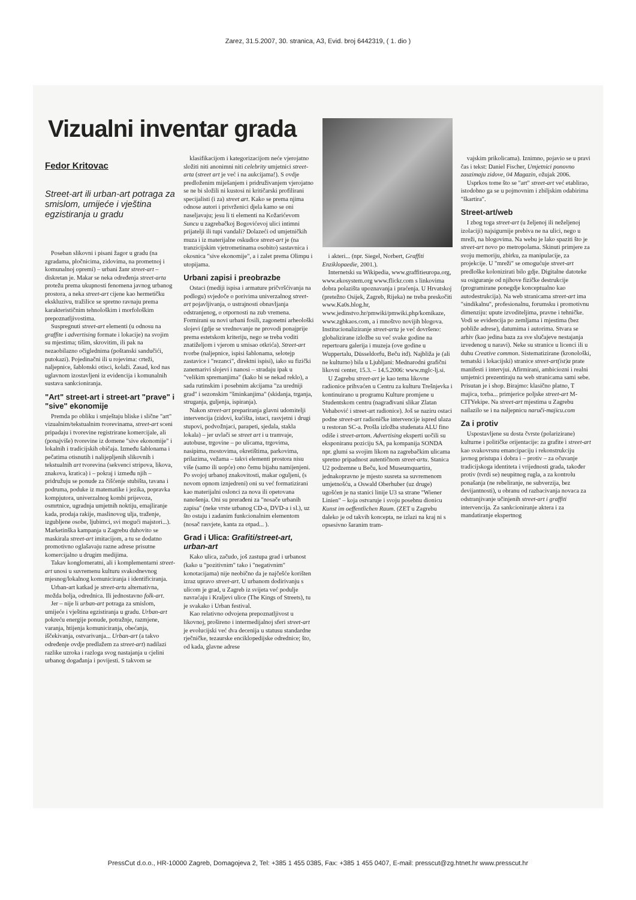Zarez, 31.5.2007, 30. stranica, A3, Evid. broj 6442319, ( 1. dio )
Vizualni inventar grada
Fedor Kritovac
Street-art ili urban-art potraga za smislom, umijeće i vještina egzistiranja u gradu
Poseban slikovni i pisani žagor u gradu (na zgradama, pločnicima, zidovima, na prometnoj i komunalnoj opremi) – urbani žanr street-art – diskretan je. Makar se neka određenja street-arta protežu prema ukupnosti fenomena javnog urbanog prostora, a neka street-art cijene kao hermetičku ekskluzivu, tražilice se spretno ravnaju prema karakterističnim tehnološkim i morfološkim prepoznatljivostima.
Suspregnuti street-art elementi (u odnosu na graffite i advertising formate i lokacije) na svojim su mjestima; tišim, skrovitim, ili pak na nezaobilazno očiglednima (poštanski sandučići, putokazi). Pojedinačni ili u rojevima: crteži, naljepnice, šablonski otisci, kolaži. Zasad, kod nas uglavnom izostavljeni iz evidencija i komunalnih sustava sankcioniranja.
"Art" street-art i street-art "prave" i "sive" ekonomije
Premda po obliku i smještaju bliske i slične "art" vizualnim/tekstualnim tvorevinama, street-art sceni pripadaju i tvorevine registrirane komercijale, ali (ponajviše) tvorevine iz domene "sive ekonomije" i lokalnih i tradicijskih običaja. Između šablonama i pečatima otisnutih i nalijepljenih slikovnih i tekstualnih art tvorevina (sekvenci stripova, likova, znakova, kratica) i – pokraj i između njih – pridružuju se ponude za čišćenje stubišta, tavana i podruma, poduke iz matematike i jezika, popravka kompjutora, univerzalnog kombi prijevoza, osmrtnice, ugradnja umjetnih noktiju, emajliranje kada, prodaja rakije, maslinovog ulja, traženje, izgubljene osobe, ljubimci, svi mogući majstori...). Marketinška kampanja u Zagrebu duhovito se maskirala street-art imitacijom, a tu se dodatno promotivno oglašavaju razne adrese prisutne komercijalno u drugim medijima.
Takav konglomeratni, ali i komplementarni street-art unosi u suvremenu kulturu svakodnevnog mjesnog/lokalnog komuniciranja i identificiranja.
Urban-art katkad je street-artu alternativna, možda bolja, odrednica. Ili jednostavno folk-art.
Jer – nije li urban-art potraga za smislom, umijeće i vještina egzistiranja u gradu. Urban-art pokreću energije ponude, potražnje, razmjene, varanja, htijenja komuniciranja, obećanja, iščekivanja, ostvarivanja... Urban-art (a takvo određenje ovdje predlažem za street-art) nadilazi razlike uzroka i razloga svog nastajanja u cjelini urbanog događanja i povijesti. S takvom se
klasifikacijom i kategorizacijom neće vjerojatno složiti niti anonimni niti celebrity umjetnici street-arta (street art je već i na aukcijama!). S ovdje predloženim miješanjem i pridruživanjem vjerojatno se ne bi složili ni kustosi ni kritičarski profilirani specijalisti (i za) street art. Kako se prema njima odnose autori i privrženici djela kamo se oni naseljavaju; jesu li ti elementi na Kožarićevom Suncu u zagrebačkoj Bogovićevoj ulici intimni prijatelji ili tupi vandali? Dolazeći od umjetničkih muza i iz materijalne oskudice street-art je (na tranzicijskim vjetrometinama osobito) sastavnica i okosnica "sive ekonomije", a i zalet prema Olimpu i utopijama.
Urbani zapisi i preobrazbe
Ostaci (mediji ispisa i armature pričvršćivanja na podlogu) svjedoče o porivima univerzalnog street-art pojavljivanja, o ustrajnosti obnavljanja odstranjenog, o otpornosti na zub vremena. Formirani su novi urbani fosili, zagonetni arheološki slojevi (gdje se vrednovanje ne provodi ponajprije prema estetskom kriteriju, nego se treba voditi znatiželjom i vjerom u smisao otkrića). Street-art tvorbe (naljepnice, ispisi šablonama, selotejp zastavice i "rezanci", direktni ispisi), iako su fizički zanemarivi slojevi i nanosi – stradaju ipak u "velikim spremanjima" (kako bi se nekad reklo), a sada rutinskim i posebnim akcijama "za uredniji grad" i sezonskim "šminkanjima" (skidanja, trganja, struganja, guljenja, ispiranja).
Nakon street-art prepariranja glavni udomitelji intervencija (zidovi, kućišta, istaci, rasvjetni i drugi stupovi, podvožnjaci, parapeti, sjedala, stakla lokala) – jer uvlači se street art i u tramvaje, autobuse, trgovine – po ulicama, trgovima, nasipima, mostovima, okretištima, parkovima, prilazima, vežama – takvi elementi prostora nisu više (samo ili uopće) ono čemu bijahu namijenjeni. Po svojoj urbanoj znakovitosti, makar oguljeni, (s novom opnom iznjedreni) oni su već formatizirani kao materijalni oslonci za nova ili opetovana nanošenja. Oni su prerađeni za "nosače urbanih zapisa" (neke vrste urbanog CD-a, DVD-a i sl.), uz što ostaju i zadanim funkcionalnim elementom (nosač rasvjete, kanta za otpad... ).
Grad i Ulica: Grafiti/street-art, urban-art
Kako ulica, začudo, još zastupa grad i urbanost (kako u "pozitivnim" tako i "negativnim" konotacijama) nije neobično da je najčešće korišten izraz upravo street-art. U urbanom dodirivanju s ulicom je grad, u Zagreb iz svijeta već podulje navraćaju i Kraljevi ulice (The Kings of Streets), tu je svakako i Urban festival.
Kao relativno odvojena prepoznatljivost u likovnoj, prošireno i intermedijalnoj sferi street-art je evolucijski već dva decenija u statusu standardne rječničke, tezaurske enciklopedijske odrednice; što, od kada, glavne adrese
i akteri... (npr. Siegel, Norbert, Graffiti Enziklopaedie, 2001.).
Internetski su Wikipedia, www.graffitieuropa.org, www.ekosystem.org www.flickr.com s linkovima dobra polazišta upoznavanja i praćenja. U Hrvatskoj (pretežno Osijek, Zagreb, Rijeka) ne treba preskočiti www.Ka0s.blog.hr, www.jedinstvo.hr/pmwiki/pmwiki.php/komikaze, www.zgbkaos.com, a i mnoštvo novijih blogova. Institucionaliziranje street-arta je već dovršeno: globalizirane izložbe su već svake godine na repertoaru galerija i muzeja (ove godine u Wuppertalu, Düsseldorfu, Beču itd). Najbliža je (ali ne kulturno) bila u Ljubljani: Mednarodni grafični likovni center, 15.3. – 14.5.2006: www.mglc-lj.si.
U Zagrebu street-art je kao tema likovne radionice prihvaćen u Centru za kulturu Trešnjevka i kontinuirano u programu Kulture promjene u Studentskom centru (nagrađivani slikar Zlatan Vehabović i street-art radionice). Još se naziru ostaci podne street-art radioničke intervencije ispred ulaza u restoran SC-a. Prošla izložba studenata ALU fino odiše i street-artom. Advertising eksperti uočili su eksponiranu poziciju SA, pa kompanija SONDA npr. glumi sa svojim likom na zagrebačkim ulicama spretno pripadnost autentičnom street-artu. Stanica U2 podzemne u Beču, kod Museumquartira, jednakopravno je mjesto susreta sa suvremenom umjetnošću, a Oswald Oberhuber (uz druge) ugošćen je na stanici linije U3 sa strane "Wiener Linien" – koja ostvaruje i svoju posebnu dionicu Kunst im oeffentlichen Raum. (ZET u Zagrebu daleko je od takvih koncepta, ne izlazi na kraj ni s opsesivno šaranim tram-
vajskim prikolicama). Iznimno, pojavio se u pravi čas i tekst: Daniel Fischer, Umjetnici ponovno zauzimaju zidove, 04 Magazin, ožujak 2006.
Usprkos tome što se "art" street-art već etablirao, istodobno ga se u pojmovnim i zbiljskim odabirima "škartira".
Street-art/web
I zbog toga street-art (u željenoj ili neželjenoj izolaciji) najsigurnije prebiva ne na ulici, nego u mreži, na blogovima. Na webu je lako spaziti što je street-art novo po metropolama. Skinuti primjere za svoju memoriju, zbirku, za manipulacije, za projekcije. U "mreži" se omogućuje street-art predloške kolonizirati bilo gdje. Digitalne datoteke su osiguranje od njihove fizičke destrukcije (programirane ponegdje konceptualno kao autodestrukcija). Na web stranicama street-art ima "sindikalnu", profesionalnu, forumsku i promotivnu dimenziju: upute izvoditeljima, pravne i tehničke. Vodi se evidencija po zemljama i mjestima (bez pobliže adrese), datumima i autorima. Stvara se arhiv (kao jedina baza za sve slučajeve nestajanja izvedenog u naravi). Neke su stranice u licenci ili u duhu Creative common. Sistematizirane (kronološki, tematski i lokacijski) stranice street-art(ist)a prate manifesti i intervjui. Afirmirani, ambiciozni i realni umjetnici prezentiraju na web stranicama sami sebe. Prisutan je i shop. Birajmo: klasično platno, T majica, torba... primjerice poljske street-art M-CITYekipe. Na street-art mjestima u Zagrebu nailazilo se i na naljepnicu naruči-majicu.com
Za i protiv
Uspostavljene su dosta čvrste (polarizirane) kulturne i političke orijentacije: za grafite i street-art kao svakovrsnu emancipaciju i rekonstrukciju javnog pristupa i dobra i – protiv – za očuvanje tradicijskoga identiteta i vrijednosti grada, također protiv (tvrdi se) neupitnog rugla, a za kontrolu ponašanja (ne rebeliranje, ne subverzija, bez devijantnosti), u obranu od razbacivanja novaca za odstranjivanje učinjenih street-art i graffiti intervencija. Za sankcioniranje aktera i za mandatiranje ekspertnog
PressCut d.o.o., HR-10000 Zagreb, Domagojeva 2, Tel: +385 1 455 0385, Fax: +385 1 455 0407, E-mail: presscut@zg.htnet.hr www.presscut.hr